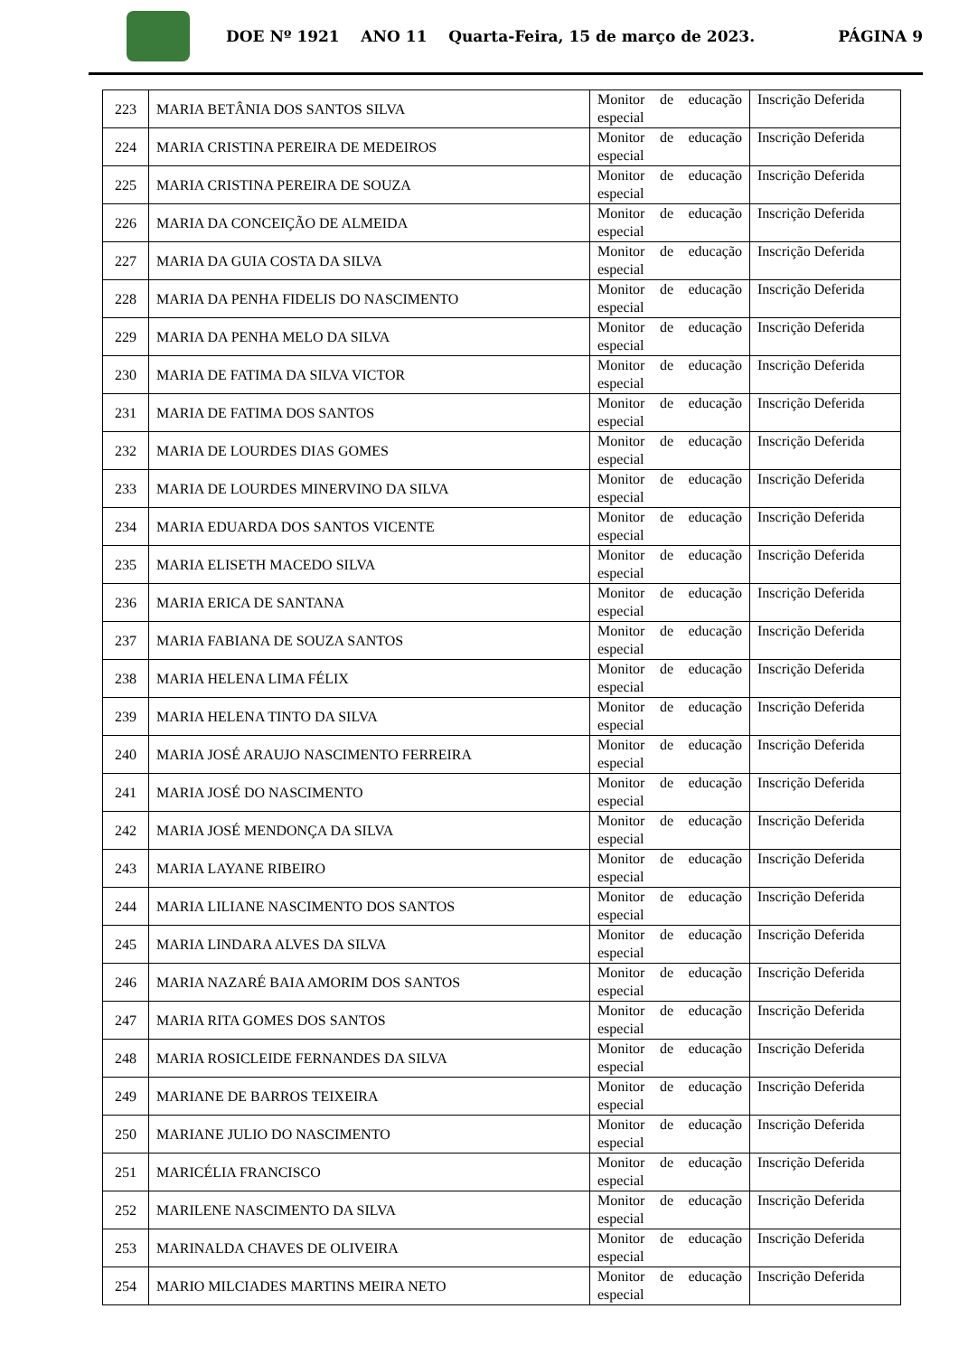DOE Nº 1921 ANO 11 Quarta-Feira, 15 de março de 2023. PÁGINA 9
| 223 | MARIA BETÂNIA DOS SANTOS SILVA | Monitor de educação especial | Inscrição Deferida |
| 224 | MARIA CRISTINA PEREIRA DE MEDEIROS | Monitor de educação especial | Inscrição Deferida |
| 225 | MARIA CRISTINA PEREIRA DE SOUZA | Monitor de educação especial | Inscrição Deferida |
| 226 | MARIA DA CONCEIÇÃO DE ALMEIDA | Monitor de educação especial | Inscrição Deferida |
| 227 | MARIA DA GUIA COSTA DA SILVA | Monitor de educação especial | Inscrição Deferida |
| 228 | MARIA DA PENHA FIDELIS DO NASCIMENTO | Monitor de educação especial | Inscrição Deferida |
| 229 | MARIA DA PENHA MELO DA SILVA | Monitor de educação especial | Inscrição Deferida |
| 230 | MARIA DE FATIMA DA SILVA VICTOR | Monitor de educação especial | Inscrição Deferida |
| 231 | MARIA DE FATIMA DOS SANTOS | Monitor de educação especial | Inscrição Deferida |
| 232 | MARIA DE LOURDES DIAS GOMES | Monitor de educação especial | Inscrição Deferida |
| 233 | MARIA DE LOURDES MINERVINO DA SILVA | Monitor de educação especial | Inscrição Deferida |
| 234 | MARIA EDUARDA DOS SANTOS VICENTE | Monitor de educação especial | Inscrição Deferida |
| 235 | MARIA ELISETH MACEDO SILVA | Monitor de educação especial | Inscrição Deferida |
| 236 | MARIA ERICA DE SANTANA | Monitor de educação especial | Inscrição Deferida |
| 237 | MARIA FABIANA DE SOUZA SANTOS | Monitor de educação especial | Inscrição Deferida |
| 238 | MARIA HELENA LIMA FÉLIX | Monitor de educação especial | Inscrição Deferida |
| 239 | MARIA HELENA TINTO DA SILVA | Monitor de educação especial | Inscrição Deferida |
| 240 | MARIA JOSÉ ARAUJO NASCIMENTO FERREIRA | Monitor de educação especial | Inscrição Deferida |
| 241 | MARIA JOSÉ DO NASCIMENTO | Monitor de educação especial | Inscrição Deferida |
| 242 | MARIA JOSÉ MENDONÇA DA SILVA | Monitor de educação especial | Inscrição Deferida |
| 243 | MARIA LAYANE RIBEIRO | Monitor de educação especial | Inscrição Deferida |
| 244 | MARIA LILIANE NASCIMENTO DOS SANTOS | Monitor de educação especial | Inscrição Deferida |
| 245 | MARIA LINDARA ALVES DA SILVA | Monitor de educação especial | Inscrição Deferida |
| 246 | MARIA NAZARÉ BAIA AMORIM DOS SANTOS | Monitor de educação especial | Inscrição Deferida |
| 247 | MARIA RITA GOMES DOS SANTOS | Monitor de educação especial | Inscrição Deferida |
| 248 | MARIA ROSICLEIDE FERNANDES DA SILVA | Monitor de educação especial | Inscrição Deferida |
| 249 | MARIANE DE BARROS TEIXEIRA | Monitor de educação especial | Inscrição Deferida |
| 250 | MARIANE JULIO DO NASCIMENTO | Monitor de educação especial | Inscrição Deferida |
| 251 | MARICÉLIA FRANCISCO | Monitor de educação especial | Inscrição Deferida |
| 252 | MARILENE NASCIMENTO DA SILVA | Monitor de educação especial | Inscrição Deferida |
| 253 | MARINALDA CHAVES DE OLIVEIRA | Monitor de educação especial | Inscrição Deferida |
| 254 | MARIO MILCIADES MARTINS MEIRA NETO | Monitor de educação especial | Inscrição Deferida |